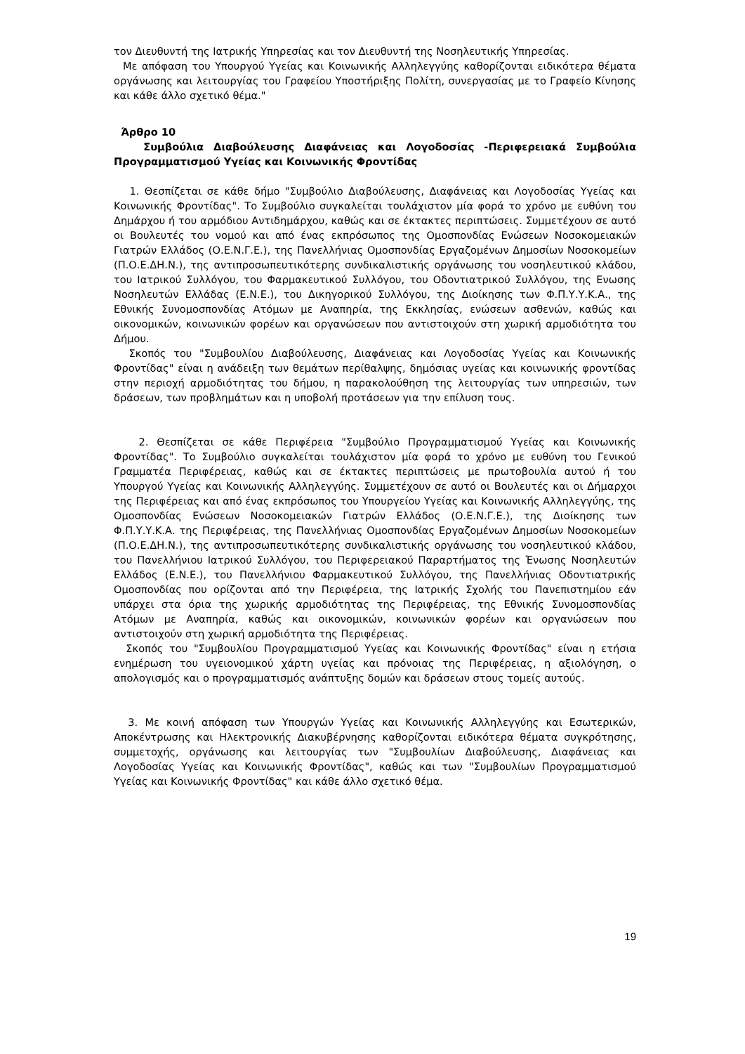τον Διευθυντή της Ιατρικής Υπηρεσίας και τον Διευθυντή της Νοσηλευτικής Υπηρεσίας.
Με απόφαση του Υπουργού Υγείας και Κοινωνικής Αλληλεγγύης καθορίζονται ειδικότερα θέματα οργάνωσης και λειτουργίας του Γραφείου Υποστήριξης Πολίτη, συνεργασίας με το Γραφείο Κίνησης και κάθε άλλο σχετικό θέμα."
Άρθρο 10
Συμβούλια Διαβούλευσης Διαφάνειας και Λογοδοσίας -Περιφερειακά Συμβούλια Προγραμματισμού Υγείας και Κοινωνικής Φροντίδας
1. Θεσπίζεται σε κάθε δήμο "Συμβούλιο Διαβούλευσης, Διαφάνειας και Λογοδοσίας Υγείας και Κοινωνικής Φροντίδας". Το Συμβούλιο συγκαλείται τουλάχιστον μία φορά το χρόνο με ευθύνη του Δημάρχου ή του αρμόδιου Αντιδημάρχου, καθώς και σε έκτακτες περιπτώσεις. Συμμετέχουν σε αυτό οι Βουλευτές του νομού και από ένας εκπρόσωπος της Ομοσπονδίας Ενώσεων Νοσοκομειακών Γιατρών Ελλάδος (Ο.Ε.Ν.Γ.Ε.), της Πανελλήνιας Ομοσπονδίας Εργαζομένων Δημοσίων Νοσοκομείων (Π.Ο.Ε.ΔΗ.Ν.), της αντιπροσωπευτικότερης συνδικαλιστικής οργάνωσης του νοσηλευτικού κλάδου, του Ιατρικού Συλλόγου, του Φαρμακευτικού Συλλόγου, του Οδοντιατρικού Συλλόγου, της Ενωσης Νοσηλευτών Ελλάδας (Ε.Ν.Ε.), του Δικηγορικού Συλλόγου, της Διοίκησης των Φ.Π.Υ.Υ.Κ.Α., της Εθνικής Συνομοσπονδίας Ατόμων με Αναπηρία, της Εκκλησίας, ενώσεων ασθενών, καθώς και οικονομικών, κοινωνικών φορέων και οργανώσεων που αντιστοιχούν στη χωρική αρμοδιότητα του Δήμου.
Σκοπός του "Συμβουλίου Διαβούλευσης, Διαφάνειας και Λογοδοσίας Υγείας και Κοινωνικής Φροντίδας" είναι η ανάδειξη των θεμάτων περίθαλψης, δημόσιας υγείας και κοινωνικής φροντίδας στην περιοχή αρμοδιότητας του δήμου, η παρακολούθηση της λειτουργίας των υπηρεσιών, των δράσεων, των προβλημάτων και η υποβολή προτάσεων για την επίλυση τους.
2. Θεσπίζεται σε κάθε Περιφέρεια "Συμβούλιο Προγραμματισμού Υγείας και Κοινωνικής Φροντίδας". Το Συμβούλιο συγκαλείται τουλάχιστον μία φορά το χρόνο με ευθύνη του Γενικού Γραμματέα Περιφέρειας, καθώς και σε έκτακτες περιπτώσεις με πρωτοβουλία αυτού ή του Υπουργού Υγείας και Κοινωνικής Αλληλεγγύης. Συμμετέχουν σε αυτό οι Βουλευτές και οι Δήμαρχοι της Περιφέρειας και από ένας εκπρόσωπος του Υπουργείου Υγείας και Κοινωνικής Αλληλεγγύης, της Ομοσπονδίας Ενώσεων Νοσοκομειακών Γιατρών Ελλάδος (Ο.Ε.Ν.Γ.Ε.), της Διοίκησης των Φ.Π.Υ.Υ.Κ.Α. της Περιφέρειας, της Πανελλήνιας Ομοσπονδίας Εργαζομένων Δημοσίων Νοσοκομείων (Π.Ο.Ε.ΔΗ.Ν.), της αντιπροσωπευτικότερης συνδικαλιστικής οργάνωσης του νοσηλευτικού κλάδου, του Πανελλήνιου Ιατρικού Συλλόγου, του Περιφερειακού Παραρτήματος της Ένωσης Νοσηλευτών Ελλάδος (Ε.Ν.Ε.), του Πανελλήνιου Φαρμακευτικού Συλλόγου, της Πανελλήνιας Οδοντιατρικής Ομοσπονδίας που ορίζονται από την Περιφέρεια, της Ιατρικής Σχολής του Πανεπιστημίου εάν υπάρχει στα όρια της χωρικής αρμοδιότητας της Περιφέρειας, της Εθνικής Συνομοσπονδίας Ατόμων με Αναπηρία, καθώς και οικονομικών, κοινωνικών φορέων και οργανώσεων που αντιστοιχούν στη χωρική αρμοδιότητα της Περιφέρειας.
Σκοπός του "Συμβουλίου Προγραμματισμού Υγείας και Κοινωνικής Φροντίδας" είναι η ετήσια ενημέρωση του υγειονομικού χάρτη υγείας και πρόνοιας της Περιφέρειας, η αξιολόγηση, ο απολογισμός και ο προγραμματισμός ανάπτυξης δομών και δράσεων στους τομείς αυτούς.
3. Με κοινή απόφαση των Υπουργών Υγείας και Κοινωνικής Αλληλεγγύης και Εσωτερικών, Αποκέντρωσης και Ηλεκτρονικής Διακυβέρνησης καθορίζονται ειδικότερα θέματα συγκρότησης, συμμετοχής, οργάνωσης και λειτουργίας των "Συμβουλίων Διαβούλευσης, Διαφάνειας και Λογοδοσίας Υγείας και Κοινωνικής Φροντίδας", καθώς και των "Συμβουλίων Προγραμματισμού Υγείας και Κοινωνικής Φροντίδας" και κάθε άλλο σχετικό θέμα.
19